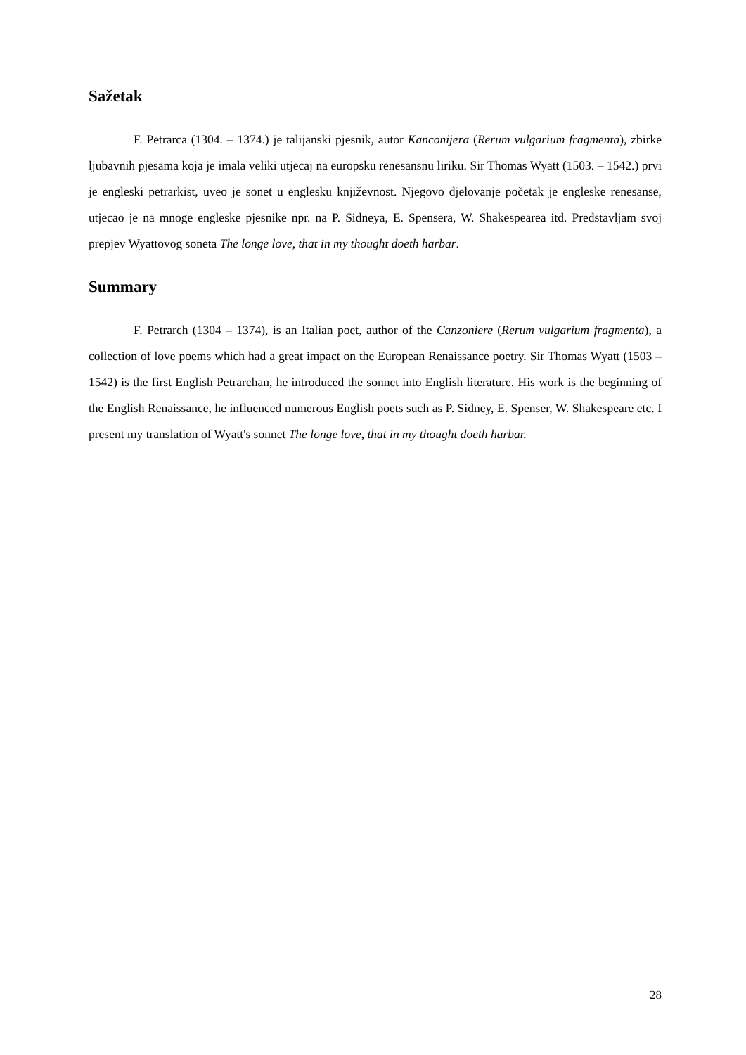Sažetak
F. Petrarca (1304. – 1374.) je talijanski pjesnik, autor Kanconijera (Rerum vulgarium fragmenta), zbirke ljubavnih pjesama koja je imala veliki utjecaj na europsku renesansnu liriku. Sir Thomas Wyatt (1503. – 1542.) prvi je engleski petrarkist, uveo je sonet u englesku književnost. Njegovo djelovanje početak je engleske renesanse, utjecao je na mnoge engleske pjesnike npr. na P. Sidneya, E. Spensera, W. Shakespearea itd. Predstavljam svoj prepjev Wyattovog soneta The longe love, that in my thought doeth harbar.
Summary
F. Petrarch (1304 – 1374), is an Italian poet, author of the Canzoniere (Rerum vulgarium fragmenta), a collection of love poems which had a great impact on the European Renaissance poetry. Sir Thomas Wyatt (1503 – 1542) is the first English Petrarchan, he introduced the sonnet into English literature. His work is the beginning of the English Renaissance, he influenced numerous English poets such as P. Sidney, E. Spenser, W. Shakespeare etc. I present my translation of Wyatt's sonnet The longe love, that in my thought doeth harbar.
28